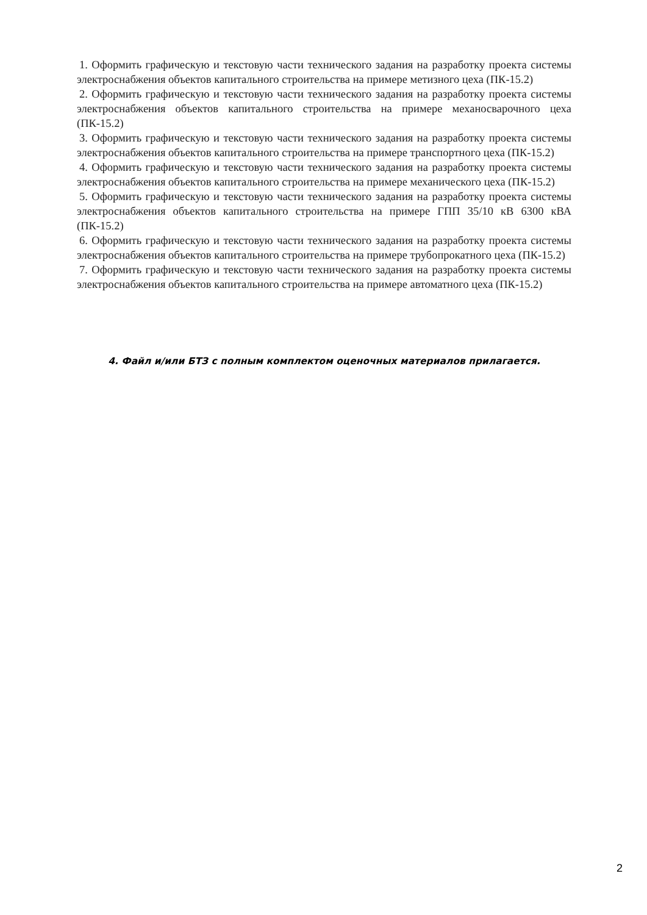1. Оформить графическую и текстовую части технического задания на разработку проекта системы электроснабжения объектов капитального строительства на примере метизного цеха (ПК-15.2)
2. Оформить графическую и текстовую части технического задания на разработку проекта системы электроснабжения объектов капитального строительства на примере механосварочного цеха (ПК-15.2)
3. Оформить графическую и текстовую части технического задания на разработку проекта системы электроснабжения объектов капитального строительства на примере транспортного цеха (ПК-15.2)
4. Оформить графическую и текстовую части технического задания на разработку проекта системы электроснабжения объектов капитального строительства на примере механического цеха (ПК-15.2)
5. Оформить графическую и текстовую части технического задания на разработку проекта системы электроснабжения объектов капитального строительства на примере ГПП 35/10 кВ 6300 кВА (ПК-15.2)
6. Оформить графическую и текстовую части технического задания на разработку проекта системы электроснабжения объектов капитального строительства на примере трубопрокатного цеха (ПК-15.2)
7. Оформить графическую и текстовую части технического задания на разработку проекта системы электроснабжения объектов капитального строительства на примере автоматного цеха (ПК-15.2)
4. Файл и/или БТЗ с полным комплектом оценочных материалов прилагается.
2